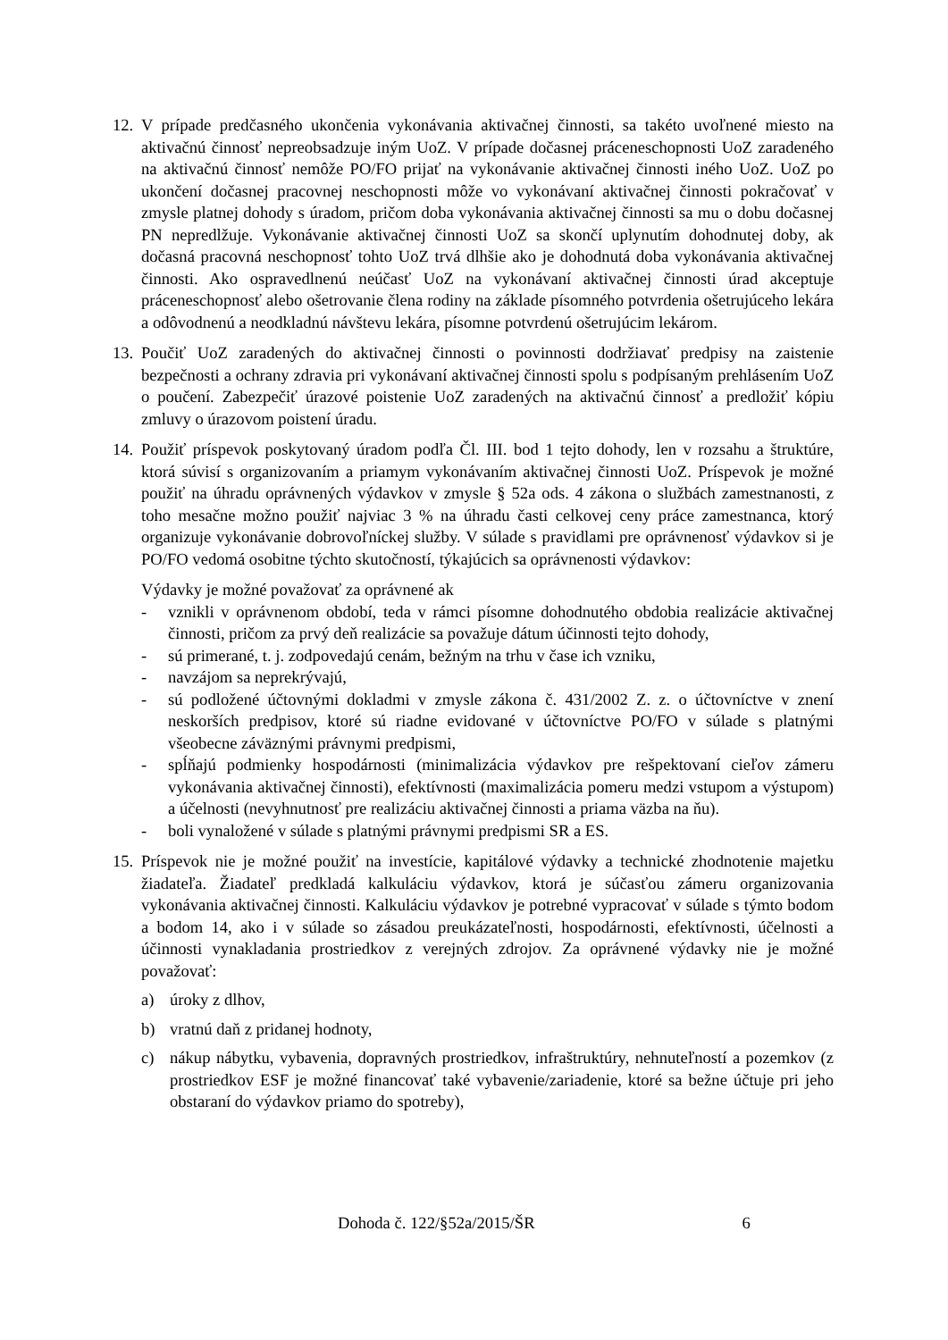12.
V prípade predčasného ukončenia vykonávania aktivačnej činnosti, sa takéto uvoľnené miesto na aktivačnú činnosť nepreobsadzuje iným UoZ. V prípade dočasnej práceneschopnosti UoZ zaradeného na aktivačnú činnosť nemôže PO/FO prijať na vykonávanie aktivačnej činnosti iného UoZ. UoZ po ukončení dočasnej pracovnej neschopnosti môže vo vykonávaní aktivačnej činnosti pokračovať v zmysle platnej dohody s úradom, pričom doba vykonávania aktivačnej činnosti sa mu o dobu dočasnej PN nepredlžuje. Vykonávanie aktivačnej činnosti UoZ sa skončí uplynutím dohodnutej doby, ak dočasná pracovná neschopnosť tohto UoZ trvá dlhšie ako je dohodnutá doba vykonávania aktivačnej činnosti. Ako ospravedlnenú neúčasť UoZ na vykonávaní aktivačnej činnosti úrad akceptuje práceneschopnosť alebo ošetrovanie člena rodiny na základe písomného potvrdenia ošetrujúceho lekára a odôvodnenú a neodkladnú návštevu lekára, písomne potvrdenú ošetrujúcim lekárom.
13.
Poučiť UoZ zaradených do aktivačnej činnosti o povinnosti dodržiavať predpisy na zaistenie bezpečnosti a ochrany zdravia pri vykonávaní aktivačnej činnosti spolu s podpísaným prehlásením UoZ o poučení. Zabezpečiť úrazové poistenie UoZ zaradených na aktivačnú činnosť a predložiť kópiu zmluvy o úrazovom poistení úradu.
14.
Použiť príspevok poskytovaný úradom podľa Čl. III. bod 1 tejto dohody, len v rozsahu a štruktúre, ktorá súvisí s organizovaním a priamym vykonávaním aktivačnej činnosti UoZ. Príspevok je možné použiť na úhradu oprávnených výdavkov v zmysle § 52a ods. 4 zákona o službách zamestnanosti, z toho mesačne možno použiť najviac 3 % na úhradu časti celkovej ceny práce zamestnanca, ktorý organizuje vykonávanie dobrovoľníckej služby. V súlade s pravidlami pre oprávnenosť výdavkov si je PO/FO vedomá osobitne týchto skutočností, týkajúcich sa oprávnenosti výdavkov:
Výdavky je možné považovať za oprávnené ak
- vznikli v oprávnenom období, teda v rámci písomne dohodnutého obdobia realizácie aktivačnej činnosti, pričom za prvý deň realizácie sa považuje dátum účinnosti tejto dohody,
- sú primerané, t. j. zodpovedajú cenám, bežným na trhu v čase ich vzniku,
- navzájom sa neprekrývajú,
- sú podložené účtovnými dokladmi v zmysle zákona č. 431/2002 Z. z. o účtovníctve v znení neskorších predpisov, ktoré sú riadne evidované v účtovníctve PO/FO v súlade s platnými všeobecne záväznými právnymi predpismi,
- spĺňajú podmienky hospodárnosti (minimalizácia výdavkov pre rešpektovaní cieľov zámeru vykonávania aktivačnej činnosti), efektívnosti (maximalizácia pomeru medzi vstupom a výstupom) a účelnosti (nevyhnutnosť pre realizáciu aktivačnej činnosti a priama väzba na ňu).
- boli vynaložené v súlade s platnými právnymi predpismi SR a ES.
15.
Príspevok nie je možné použiť na investície, kapitálové výdavky a technické zhodnotenie majetku žiadateľa. Žiadateľ predkladá kalkuláciu výdavkov, ktorá je súčasťou zámeru organizovania vykonávania aktivačnej činnosti. Kalkuláciu výdavkov je potrebné vypracovať v súlade s týmto bodom a bodom 14, ako i v súlade so zásadou preukázateľnosti, hospodárnosti, efektívnosti, účelnosti a účinnosti vynakladania prostriedkov z verejných zdrojov. Za oprávnené výdavky nie je možné považovať:
a) úroky z dlhov,
b) vratnú daň z pridanej hodnoty,
c) nákup nábytku, vybavenia, dopravných prostriedkov, infraštruktúry, nehnuteľností a pozemkov (z prostriedkov ESF je možné financovať také vybavenie/zariadenie, ktoré sa bežne účtuje pri jeho obstaraní do výdavkov priamo do spotreby),
Dohoda č. 122/§52a/2015/ŠR 6